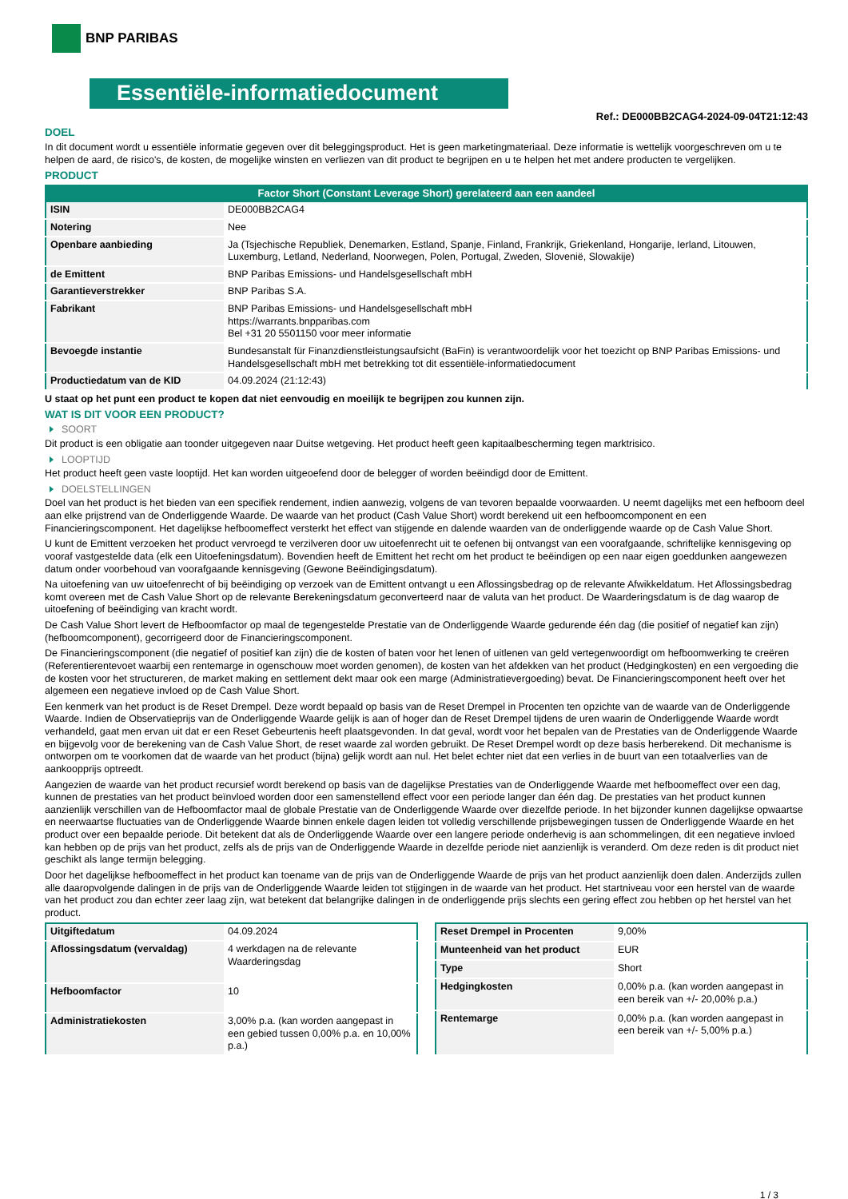BNP PARIBAS
Essentiële-informatiedocument
Ref.: DE000BB2CAG4-2024-09-04T21:12:43
DOEL
In dit document wordt u essentiële informatie gegeven over dit beleggingsproduct. Het is geen marketingmateriaal. Deze informatie is wettelijk voorgeschreven om u te helpen de aard, de risico's, de kosten, de mogelijke winsten en verliezen van dit product te begrijpen en u te helpen het met andere producten te vergelijken.
PRODUCT
Factor Short (Constant Leverage Short) gerelateerd aan een aandeel
| ISIN | DE000BB2CAG4 |
| Notering | Nee |
| Openbare aanbieding | Ja (Tsjechische Republiek, Denemarken, Estland, Spanje, Finland, Frankrijk, Griekenland, Hongarije, Ierland, Litouwen, Luxemburg, Letland, Nederland, Noorwegen, Polen, Portugal, Zweden, Slovenië, Slowakije) |
| de Emittent | BNP Paribas Emissions- und Handelsgesellschaft mbH |
| Garantieverstrekker | BNP Paribas S.A. |
| Fabrikant | BNP Paribas Emissions- und Handelsgesellschaft mbH https://warrants.bnpparibas.com Bel +31 20 5501150 voor meer informatie |
| Bevoegde instantie | Bundesanstalt für Finanzdienstleistungsaufsicht (BaFin) is verantwoordelijk voor het toezicht op BNP Paribas Emissions- und Handelsgesellschaft mbH met betrekking tot dit essentiële-informatiedocument |
| Productiedatum van de KID | 04.09.2024 (21:12:43) |
U staat op het punt een product te kopen dat niet eenvoudig en moeilijk te begrijpen zou kunnen zijn.
WAT IS DIT VOOR EEN PRODUCT?
SOORT
Dit product is een obligatie aan toonder uitgegeven naar Duitse wetgeving. Het product heeft geen kapitaalbescherming tegen marktrisico.
LOOPTIJD
Het product heeft geen vaste looptijd. Het kan worden uitgeoefend door de belegger of worden beëindigd door de Emittent.
DOELSTELLINGEN
Doel van het product is het bieden van een specifiek rendement, indien aanwezig, volgens de van tevoren bepaalde voorwaarden. U neemt dagelijks met een hefboom deel aan elke prijstrend van de Onderliggende Waarde. De waarde van het product (Cash Value Short) wordt berekend uit een hefboomcomponent en een Financieringscomponent. Het dagelijkse hefboomeffect versterkt het effect van stijgende en dalende waarden van de onderliggende waarde op de Cash Value Short.
U kunt de Emittent verzoeken het product vervroegd te verzilveren door uw uitoefenrecht uit te oefenen bij ontvangst van een voorafgaande, schriftelijke kennisgeving op vooraf vastgestelde data (elk een Uitoefeningsdatum). Bovendien heeft de Emittent het recht om het product te beëindigen op een naar eigen goeddunken aangewezen datum onder voorbehoud van voorafgaande kennisgeving (Gewone Beëindigingsdatum).
Na uitoefening van uw uitoefenrecht of bij beëindiging op verzoek van de Emittent ontvangt u een Aflossingsbedrag op de relevante Afwikkeldatum. Het Aflossingsbedrag komt overeen met de Cash Value Short op de relevante Berekeningsdatum geconverteerd naar de valuta van het product. De Waarderingsdatum is de dag waarop de uitoefening of beëindiging van kracht wordt.
De Cash Value Short levert de Hefboomfactor op maal de tegengestelde Prestatie van de Onderliggende Waarde gedurende één dag (die positief of negatief kan zijn) (hefboomcomponent), gecorrigeerd door de Financieringscomponent.
De Financieringscomponent (die negatief of positief kan zijn) die de kosten of baten voor het lenen of uitlenen van geld vertegenwoordigt om hefboomwerking te creëren (Referentierentevoet waarbij een rentemarge in ogenschouw moet worden genomen), de kosten van het afdekken van het product (Hedgingkosten) en een vergoeding die de kosten voor het structureren, de market making en settlement dekt maar ook een marge (Administratievergoeding) bevat. De Financieringscomponent heeft over het algemeen een negatieve invloed op de Cash Value Short.
Een kenmerk van het product is de Reset Drempel. Deze wordt bepaald op basis van de Reset Drempel in Procenten ten opzichte van de waarde van de Onderliggende Waarde. Indien de Observatieprijs van de Onderliggende Waarde gelijk is aan of hoger dan de Reset Drempel tijdens de uren waarin de Onderliggende Waarde wordt verhandeld, gaat men ervan uit dat er een Reset Gebeurtenis heeft plaatsgevonden. In dat geval, wordt voor het bepalen van de Prestaties van de Onderliggende Waarde en bijgevolg voor de berekening van de Cash Value Short, de reset waarde zal worden gebruikt. De Reset Drempel wordt op deze basis herberekend. Dit mechanisme is ontworpen om te voorkomen dat de waarde van het product (bijna) gelijk wordt aan nul. Het belet echter niet dat een verlies in de buurt van een totaalverlies van de aankoopprijs optreedt.
Aangezien de waarde van het product recursief wordt berekend op basis van de dagelijkse Prestaties van de Onderliggende Waarde met hefboomeffect over een dag, kunnen de prestaties van het product beïnvloed worden door een samenstellend effect voor een periode langer dan één dag. De prestaties van het product kunnen aanzienlijk verschillen van de Hefboomfactor maal de globale Prestatie van de Onderliggende Waarde over diezelfde periode. In het bijzonder kunnen dagelijkse opwaartse en neerwaartse fluctuaties van de Onderliggende Waarde binnen enkele dagen leiden tot volledig verschillende prijsbewegingen tussen de Onderliggende Waarde en het product over een bepaalde periode. Dit betekent dat als de Onderliggende Waarde over een langere periode onderhevig is aan schommelingen, dit een negatieve invloed kan hebben op de prijs van het product, zelfs als de prijs van de Onderliggende Waarde in dezelfde periode niet aanzienlijk is veranderd. Om deze reden is dit product niet geschikt als lange termijn belegging.
Door het dagelijkse hefboomeffect in het product kan toename van de prijs van de Onderliggende Waarde de prijs van het product aanzienlijk doen dalen. Anderzijds zullen alle daaropvolgende dalingen in de prijs van de Onderliggende Waarde leiden tot stijgingen in de waarde van het product. Het startniveau voor een herstel van de waarde van het product zou dan echter zeer laag zijn, wat betekent dat belangrijke dalingen in de onderliggende prijs slechts een gering effect zou hebben op het herstel van het product.
| Uitgiftedatum | 04.09.2024 |
| Aflossingsdatum (vervaldag) | 4 werkdagen na de relevante Waarderingsdag |
| Hefboomfactor | 10 |
| Administratiekosten | 3,00% p.a. (kan worden aangepast in een gebied tussen 0,00% p.a. en 10,00% p.a.) |
| Reset Drempel in Procenten | 9,00% |
| Munteenheid van het product | EUR |
| Type | Short |
| Hedgingkosten | 0,00% p.a. (kan worden aangepast in een bereik van +/- 20,00% p.a.) |
| Rentemarge | 0,00% p.a. (kan worden aangepast in een bereik van +/- 5,00% p.a.) |
1 / 3